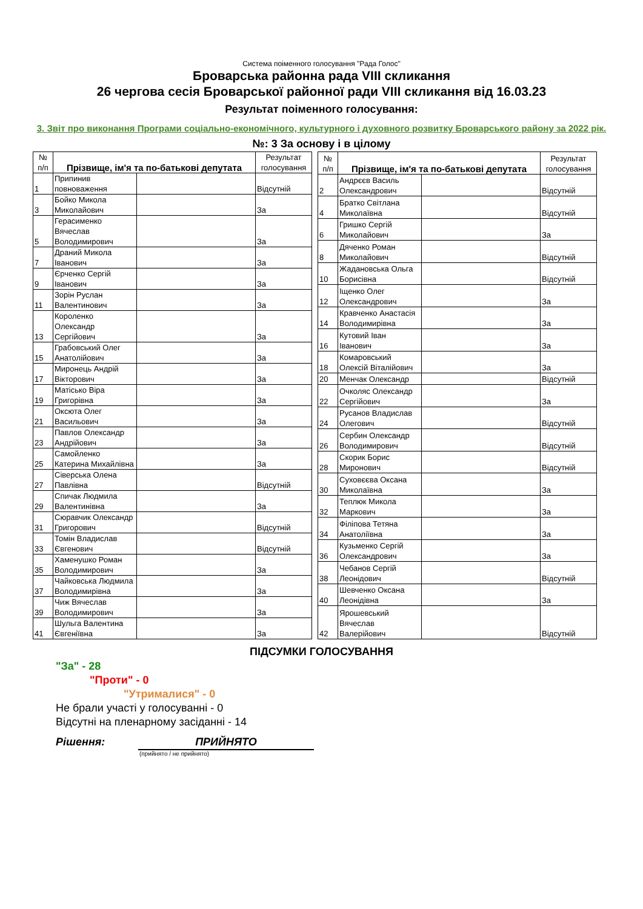Система поіменного голосування "Рада Голос"
Броварська районна рада VIII скликання
26 чергова сесія Броварської районної ради VIII скликання від 16.03.23
Результат поіменного голосування:
3. Звіт про виконання Програми соціально-економічного, культурного і духовного розвитку Броварського району за 2022 рік.
№: 3 За основу і в цілому
| № п/п | Прізвище, ім'я та по-батькові депутата | | Результат голосування |
| --- | --- | --- | --- |
| 1 | Припинив повноваження | | Відсутній |
| 3 | Бойко Микола Миколайович | | За |
| 5 | Герасименко Вячеслав Володимирович | | За |
| 7 | Драний Микола Іванович | | За |
| 9 | Єрченко Сергій Іванович | | За |
| 11 | Зорін Руслан Валентинович | | За |
| 13 | Короленко Олександр Сергійович | | За |
| 15 | Грабовський Олег Анатолійович | | За |
| 17 | Миронець Андрій Вікторович | | За |
| 19 | Матісько Віра Григорівна | | За |
| 21 | Оксюта Олег Васильович | | За |
| 23 | Павлов Олександр Андрійович | | За |
| 25 | Самойленко Катерина Михайлівна | | За |
| 27 | Сіверська Олена Павлівна | | Відсутній |
| 29 | Спичак Людмила Валентинівна | | За |
| 31 | Сюравчик Олександр Григорович | | Відсутній |
| 33 | Томін Владислав Євгенович | | Відсутній |
| 35 | Хаменушко Роман Володимирович | | За |
| 37 | Чайковська Людмила Володимирівна | | За |
| 39 | Чиж Вячеслав Володимирович | | За |
| 41 | Шульга Валентина Євгеніївна | | За |
| № п/п | Прізвище, ім'я та по-батькові депутата | | Результат голосування |
| --- | --- | --- | --- |
| 2 | Андрєєв Василь Олександрович | | Відсутній |
| 4 | Братко Світлана Миколаївна | | Відсутній |
| 6 | Гришко Сергій Миколайович | | За |
| 8 | Дяченко Роман Миколайович | | Відсутній |
| 10 | Жадановська Ольга Борисівна | | Відсутній |
| 12 | Іщенко Олег Олександрович | | За |
| 14 | Кравченко Анастасія Володимирівна | | За |
| 16 | Кутовий Іван Іванович | | За |
| 18 | Комаровський Олексій Віталійович | | За |
| 20 | Менчак Олександр | | Відсутній |
| 22 | Очколяс Олександр Сергійович | | За |
| 24 | Русанов Владислав Олегович | | Відсутній |
| 26 | Сербин Олександр Володимирович | | Відсутній |
| 28 | Скорик Борис Миронович | | Відсутній |
| 30 | Суховєєва Оксана Миколаївна | | За |
| 32 | Теплюк Микола Маркович | | За |
| 34 | Філіпова Тетяна Анатоліївна | | За |
| 36 | Кузьменко Сергій Олександрович | | За |
| 38 | Чебанов Сергій Леонідович | | Відсутній |
| 40 | Шевченко Оксана Леонідівна | | За |
| 42 | Ярошевський Вячеслав Валерійович | | Відсутній |
ПІДСУМКИ ГОЛОСУВАННЯ
"За" - 28
"Проти" - 0
"Утрималися" - 0
Не брали участі у голосуванні - 0
Відсутні на пленарному засіданні - 14
Рішення: ПРИЙНЯТО
(прийнято / не прийнято)